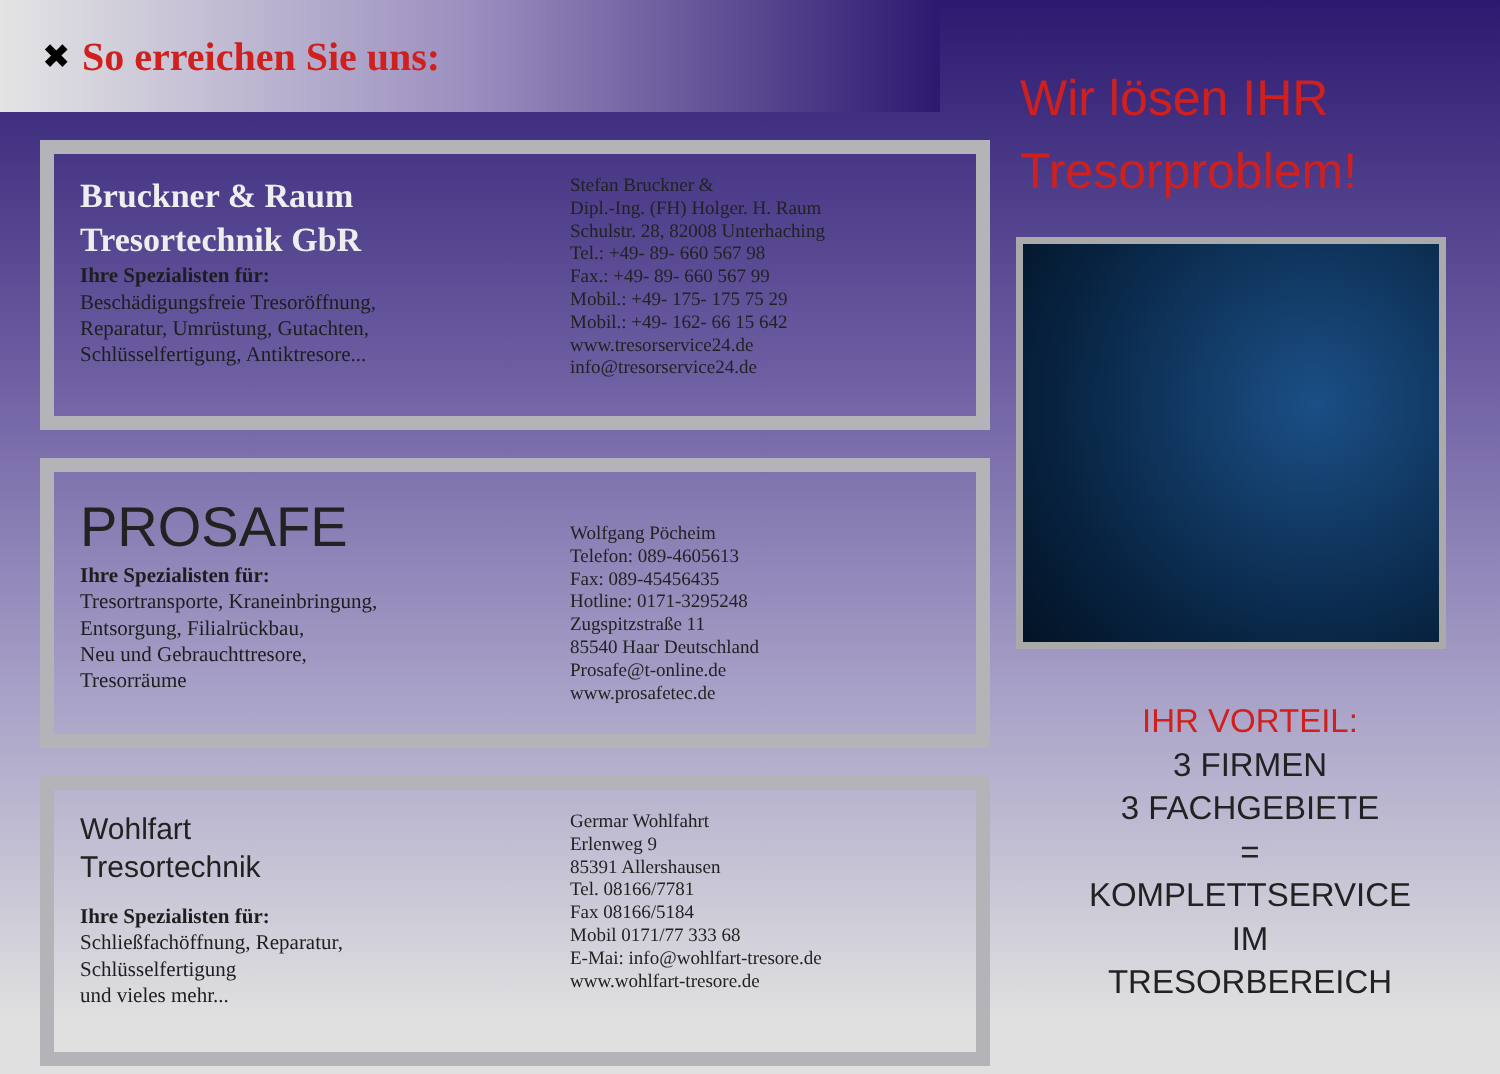✖
So erreichen Sie uns:
Bruckner & Raum
Tresortechnik GbR
Ihre Spezialisten für:
Beschädigungsfreie Tresoröffnung,
Reparatur, Umrüstung, Gutachten,
Schlüsselfertigung, Antiktresore...
Stefan Bruckner &
Dipl.-Ing. (FH) Holger. H. Raum
Schulstr. 28, 82008 Unterhaching
Tel.: +49- 89- 660 567 98
Fax.: +49- 89- 660 567 99
Mobil.: +49- 175- 175 75 29
Mobil.: +49- 162- 66 15 642
www.tresorservice24.de
info@tresorservice24.de
PROSAFE
Ihre Spezialisten für:
Tresortransporte, Kraneinbringung,
Entsorgung, Filialrückbau,
Neu und Gebrauchttresore,
Tresorräume
Wolfgang Pöcheim
Telefon: 089-4605613
Fax: 089-45456435
Hotline: 0171-3295248
Zugspitzstraße 11
85540 Haar Deutschland
Prosafe@t-online.de
www.prosafetec.de
Wohlfart
Tresortechnik
Ihre Spezialisten für:
Schließfachöffnung, Reparatur,
Schlüsselfertigung
und vieles mehr...
Germar Wohlfahrt
Erlenweg 9
85391 Allershausen
Tel. 08166/7781
Fax 08166/5184
Mobil 0171/77 333 68
E-Mai: info@wohlfart-tresore.de
www.wohlfart-tresore.de
Wir lösen IHR
Tresorproblem!
IHR VORTEIL:
3 FIRMEN
3 FACHGEBIETE
=
KOMPLETTSERVICE
IM
TRESORBEREICH